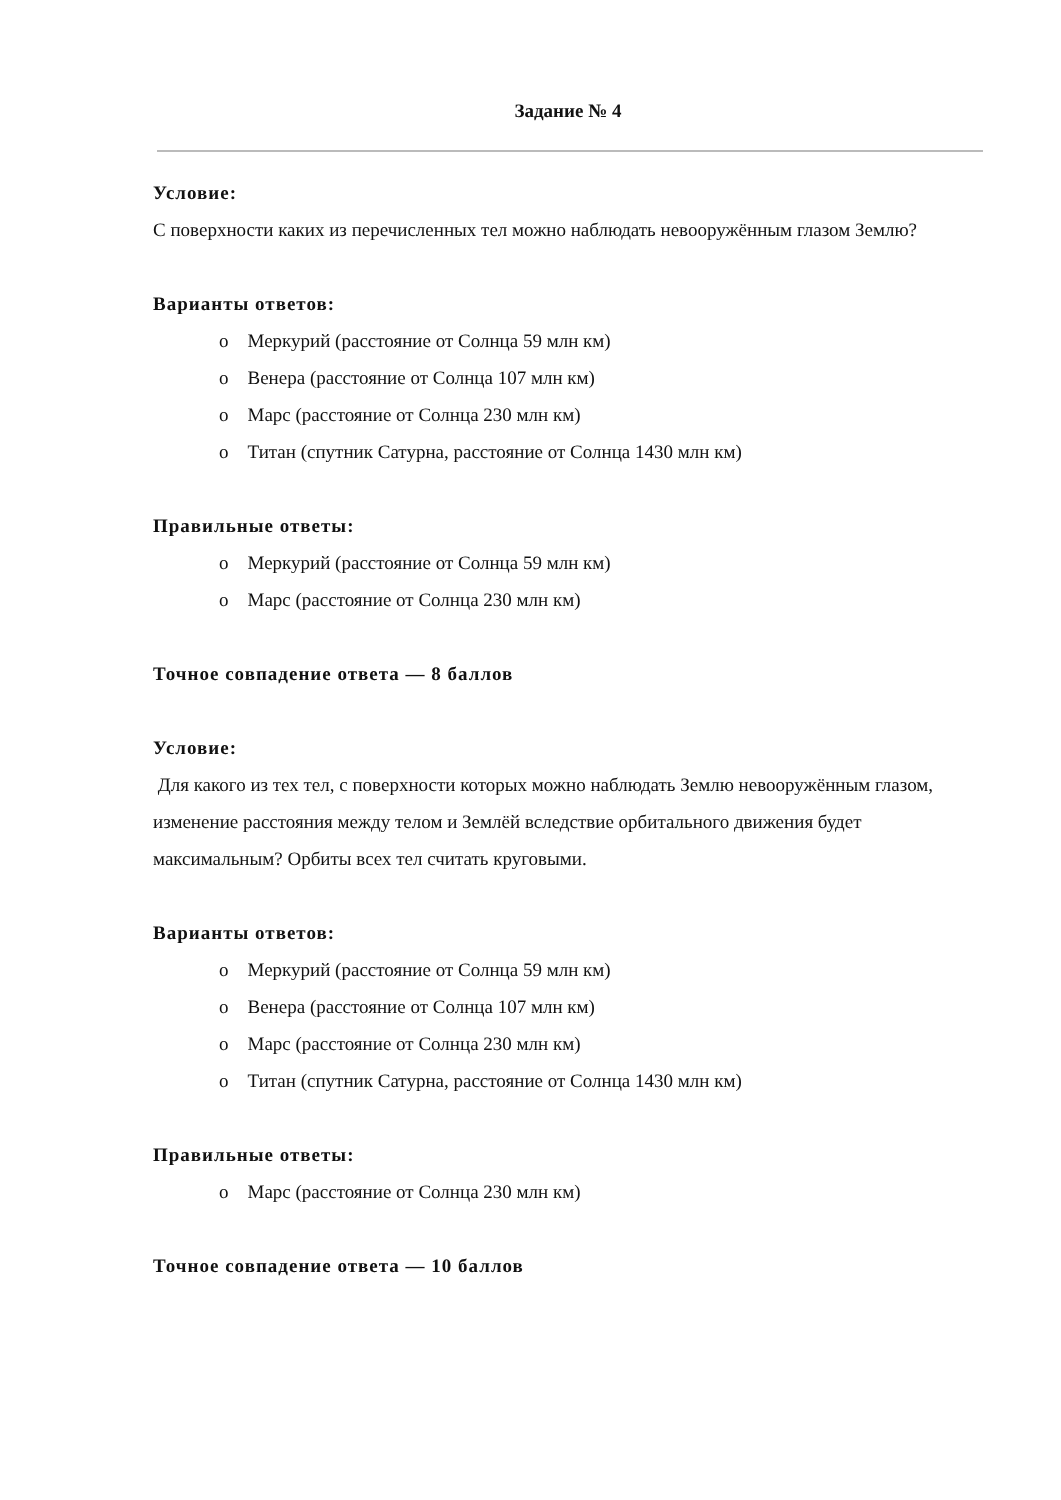Задание № 4
Условие:
С поверхности каких из перечисленных тел можно наблюдать невооружённым глазом Землю?
Варианты ответов:
o Меркурий (расстояние от Солнца 59 млн км)
o Венера (расстояние от Солнца 107 млн км)
o Марс (расстояние от Солнца 230 млн км)
o Титан (спутник Сатурна, расстояние от Солнца 1430 млн км)
Правильные ответы:
o Меркурий (расстояние от Солнца 59 млн км)
o Марс (расстояние от Солнца 230 млн км)
Точное совпадение ответа — 8 баллов
Условие:
Для какого из тех тел, с поверхности которых можно наблюдать Землю невооружённым глазом, изменение расстояния между телом и Землёй вследствие орбитального движения будет максимальным? Орбиты всех тел считать круговыми.
Варианты ответов:
o Меркурий (расстояние от Солнца 59 млн км)
o Венера (расстояние от Солнца 107 млн км)
o Марс (расстояние от Солнца 230 млн км)
o Титан (спутник Сатурна, расстояние от Солнца 1430 млн км)
Правильные ответы:
o Марс (расстояние от Солнца 230 млн км)
Точное совпадение ответа — 10 баллов